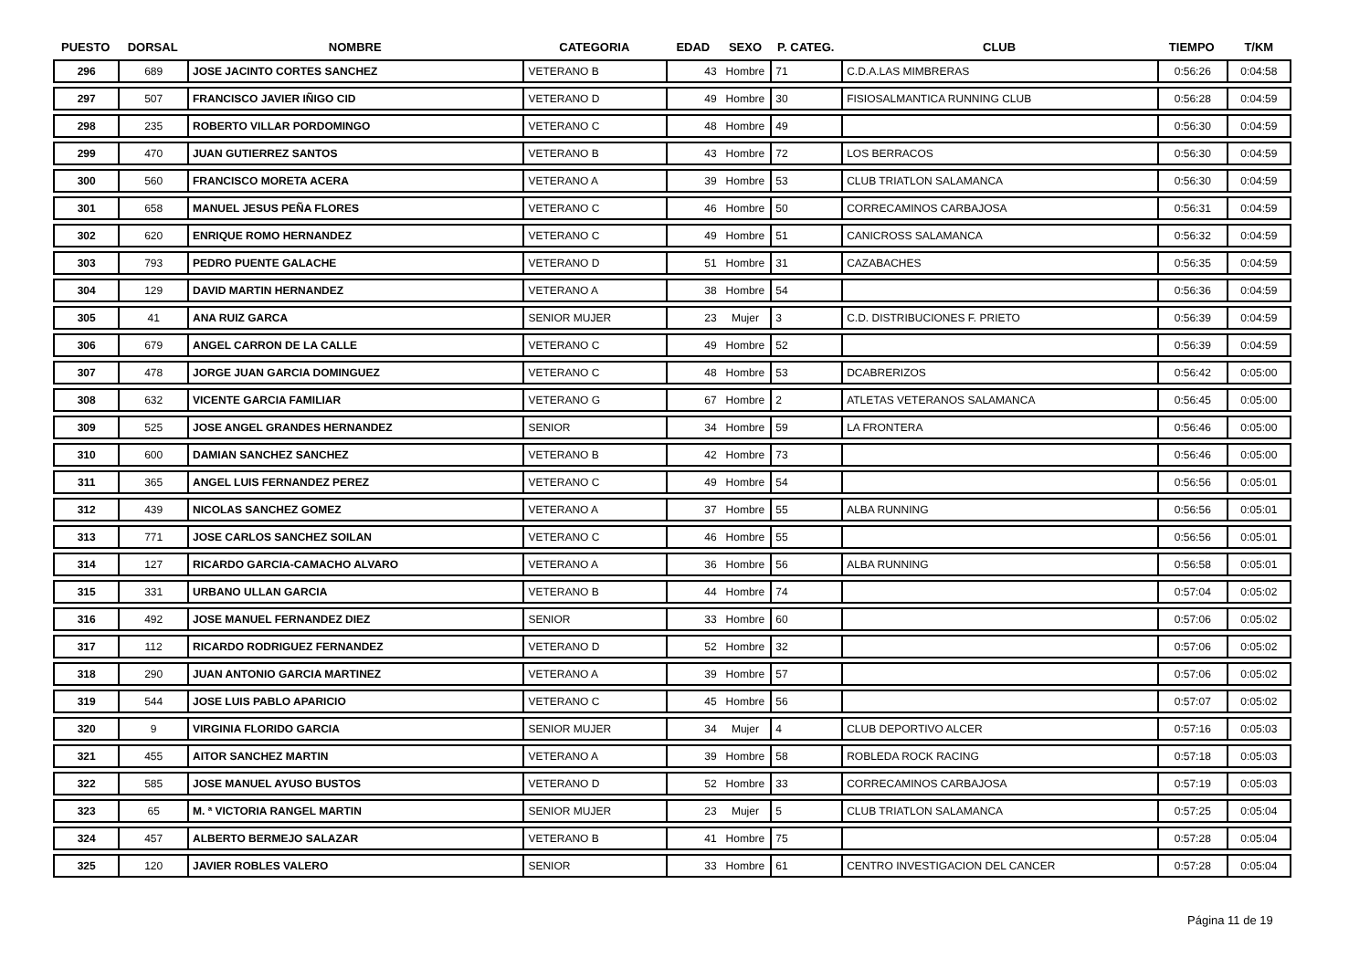| PUESTO | DORSAL | NOMBRE | CATEGORIA | EDAD | SEXO | P. CATEG. | CLUB | TIEMPO | T/KM |
| --- | --- | --- | --- | --- | --- | --- | --- | --- | --- |
| 296 | 689 | JOSE JACINTO CORTES SANCHEZ | VETERANO B | 43 | Hombre | 71 | C.D.A.LAS MIMBRERAS | 0:56:26 | 0:04:58 |
| 297 | 507 | FRANCISCO JAVIER IÑIGO CID | VETERANO D | 49 | Hombre | 30 | FISIOSALMANTICA RUNNING CLUB | 0:56:28 | 0:04:59 |
| 298 | 235 | ROBERTO VILLAR PORDOMINGO | VETERANO C | 48 | Hombre | 49 | | 0:56:30 | 0:04:59 |
| 299 | 470 | JUAN GUTIERREZ SANTOS | VETERANO B | 43 | Hombre | 72 | LOS BERRACOS | 0:56:30 | 0:04:59 |
| 300 | 560 | FRANCISCO MORETA ACERA | VETERANO A | 39 | Hombre | 53 | CLUB TRIATLON SALAMANCA | 0:56:30 | 0:04:59 |
| 301 | 658 | MANUEL JESUS PEÑA FLORES | VETERANO C | 46 | Hombre | 50 | CORRECAMINOS CARBAJOSA | 0:56:31 | 0:04:59 |
| 302 | 620 | ENRIQUE ROMO HERNANDEZ | VETERANO C | 49 | Hombre | 51 | CANICROSS SALAMANCA | 0:56:32 | 0:04:59 |
| 303 | 793 | PEDRO PUENTE GALACHE | VETERANO D | 51 | Hombre | 31 | CAZABACHES | 0:56:35 | 0:04:59 |
| 304 | 129 | DAVID MARTIN HERNANDEZ | VETERANO A | 38 | Hombre | 54 | | 0:56:36 | 0:04:59 |
| 305 | 41 | ANA RUIZ GARCA | SENIOR MUJER | 23 | Mujer | 3 | C.D. DISTRIBUCIONES F. PRIETO | 0:56:39 | 0:04:59 |
| 306 | 679 | ANGEL CARRON DE LA CALLE | VETERANO C | 49 | Hombre | 52 | | 0:56:39 | 0:04:59 |
| 307 | 478 | JORGE JUAN GARCIA DOMINGUEZ | VETERANO C | 48 | Hombre | 53 | DCABRERIZOS | 0:56:42 | 0:05:00 |
| 308 | 632 | VICENTE GARCIA FAMILIAR | VETERANO G | 67 | Hombre | 2 | ATLETAS VETERANOS SALAMANCA | 0:56:45 | 0:05:00 |
| 309 | 525 | JOSE ANGEL GRANDES HERNANDEZ | SENIOR | 34 | Hombre | 59 | LA FRONTERA | 0:56:46 | 0:05:00 |
| 310 | 600 | DAMIAN SANCHEZ SANCHEZ | VETERANO B | 42 | Hombre | 73 | | 0:56:46 | 0:05:00 |
| 311 | 365 | ANGEL LUIS FERNANDEZ PEREZ | VETERANO C | 49 | Hombre | 54 | | 0:56:56 | 0:05:01 |
| 312 | 439 | NICOLAS SANCHEZ GOMEZ | VETERANO A | 37 | Hombre | 55 | ALBA RUNNING | 0:56:56 | 0:05:01 |
| 313 | 771 | JOSE CARLOS SANCHEZ SOILAN | VETERANO C | 46 | Hombre | 55 | | 0:56:56 | 0:05:01 |
| 314 | 127 | RICARDO GARCIA-CAMACHO ALVARO | VETERANO A | 36 | Hombre | 56 | ALBA RUNNING | 0:56:58 | 0:05:01 |
| 315 | 331 | URBANO ULLAN GARCIA | VETERANO B | 44 | Hombre | 74 | | 0:57:04 | 0:05:02 |
| 316 | 492 | JOSE MANUEL FERNANDEZ DIEZ | SENIOR | 33 | Hombre | 60 | | 0:57:06 | 0:05:02 |
| 317 | 112 | RICARDO RODRIGUEZ FERNANDEZ | VETERANO D | 52 | Hombre | 32 | | 0:57:06 | 0:05:02 |
| 318 | 290 | JUAN ANTONIO GARCIA MARTINEZ | VETERANO A | 39 | Hombre | 57 | | 0:57:06 | 0:05:02 |
| 319 | 544 | JOSE LUIS PABLO APARICIO | VETERANO C | 45 | Hombre | 56 | | 0:57:07 | 0:05:02 |
| 320 | 9 | VIRGINIA FLORIDO GARCIA | SENIOR MUJER | 34 | Mujer | 4 | CLUB DEPORTIVO ALCER | 0:57:16 | 0:05:03 |
| 321 | 455 | AITOR SANCHEZ MARTIN | VETERANO A | 39 | Hombre | 58 | ROBLEDA ROCK RACING | 0:57:18 | 0:05:03 |
| 322 | 585 | JOSE MANUEL AYUSO BUSTOS | VETERANO D | 52 | Hombre | 33 | CORRECAMINOS CARBAJOSA | 0:57:19 | 0:05:03 |
| 323 | 65 | M. ª VICTORIA RANGEL MARTIN | SENIOR MUJER | 23 | Mujer | 5 | CLUB TRIATLON SALAMANCA | 0:57:25 | 0:05:04 |
| 324 | 457 | ALBERTO BERMEJO SALAZAR | VETERANO B | 41 | Hombre | 75 | | 0:57:28 | 0:05:04 |
| 325 | 120 | JAVIER ROBLES VALERO | SENIOR | 33 | Hombre | 61 | CENTRO INVESTIGACION DEL CANCER | 0:57:28 | 0:05:04 |
Página 11 de 19